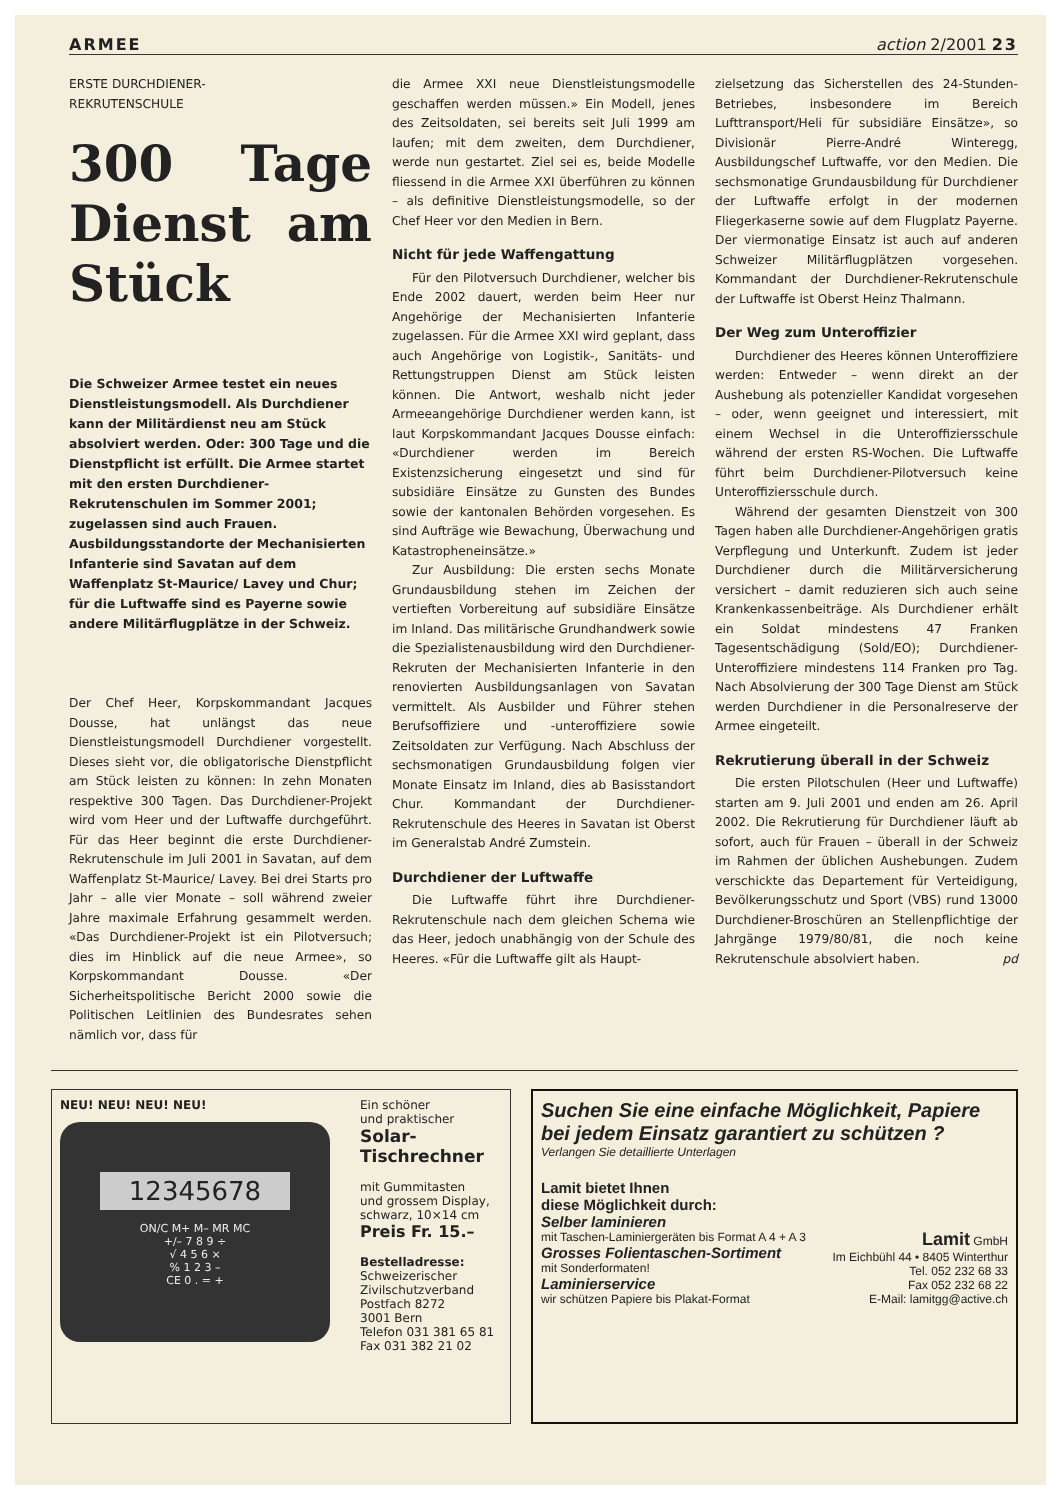ARMEE action 2/2001 23
ERSTE DURCHDIENER-
REKRUTENSCHULE
300 Tage Dienst am Stück
Die Schweizer Armee testet ein neues Dienstleistungsmodell. Als Durchdiener kann der Militärdienst neu am Stück absolviert werden. Oder: 300 Tage und die Dienstpflicht ist erfüllt. Die Armee startet mit den ersten Durchdiener-Rekrutenschulen im Sommer 2001; zugelassen sind auch Frauen. Ausbildungsstandorte der Mechanisierten Infanterie sind Savatan auf dem Waffenplatz St-Maurice/ Lavey und Chur; für die Luftwaffe sind es Payerne sowie andere Militärflugplätze in der Schweiz.
Der Chef Heer, Korpskommandant Jacques Dousse, hat unlängst das neue Dienstleistungsmodell Durchdiener vorgestellt. Dieses sieht vor, die obligatorische Dienstpflicht am Stück leisten zu können: In zehn Monaten respektive 300 Tagen. Das Durchdiener-Projekt wird vom Heer und der Luftwaffe durchgeführt. Für das Heer beginnt die erste Durchdiener-Rekrutenschule im Juli 2001 in Savatan, auf dem Waffenplatz St-Maurice/ Lavey. Bei drei Starts pro Jahr – alle vier Monate – soll während zweier Jahre maximale Erfahrung gesammelt werden. «Das Durchdiener-Projekt ist ein Pilotversuch; dies im Hinblick auf die neue Armee», so Korpskommandant Dousse. «Der Sicherheitspolitische Bericht 2000 sowie die Politischen Leitlinien des Bundesrates sehen nämlich vor, dass für
die Armee XXI neue Dienstleistungsmodelle geschaffen werden müssen.» Ein Modell, jenes des Zeitsoldaten, sei bereits seit Juli 1999 am laufen; mit dem zweiten, dem Durchdiener, werde nun gestartet. Ziel sei es, beide Modelle fliessend in die Armee XXI überführen zu können – als definitive Dienstleistungsmodelle, so der Chef Heer vor den Medien in Bern.
Nicht für jede Waffengattung
Für den Pilotversuch Durchdiener, welcher bis Ende 2002 dauert, werden beim Heer nur Angehörige der Mechanisierten Infanterie zugelassen. Für die Armee XXI wird geplant, dass auch Angehörige von Logistik-, Sanitäts- und Rettungstruppen Dienst am Stück leisten können. Die Antwort, weshalb nicht jeder Armeeangehörige Durchdiener werden kann, ist laut Korpskommandant Jacques Dousse einfach: «Durchdiener werden im Bereich Existenzsicherung eingesetzt und sind für subsidiäre Einsätze zu Gunsten des Bundes sowie der kantonalen Behörden vorgesehen. Es sind Aufträge wie Bewachung, Überwachung und Katastropheneinsätze.»
Zur Ausbildung: Die ersten sechs Monate Grundausbildung stehen im Zeichen der vertieften Vorbereitung auf subsidiäre Einsätze im Inland. Das militärische Grundhandwerk sowie die Spezialistenausbildung wird den Durchdiener-Rekruten der Mechanisierten Infanterie in den renovierten Ausbildungsanlagen von Savatan vermittelt. Als Ausbilder und Führer stehen Berufsoffiziere und -unteroffiziere sowie Zeitsoldaten zur Verfügung. Nach Abschluss der sechsmonatigen Grundausbildung folgen vier Monate Einsatz im Inland, dies ab Basisstandort Chur. Kommandant der Durchdiener-Rekrutenschule des Heeres in Savatan ist Oberst im Generalstab André Zumstein.
Durchdiener der Luftwaffe
Die Luftwaffe führt ihre Durchdiener-Rekrutenschule nach dem gleichen Schema wie das Heer, jedoch unabhängig von der Schule des Heeres. «Für die Luftwaffe gilt als Haupt-
zielsetzung das Sicherstellen des 24-Stunden-Betriebes, insbesondere im Bereich Lufttransport/Heli für subsidiäre Einsätze», so Divisionär Pierre-André Winteregg, Ausbildungschef Luftwaffe, vor den Medien. Die sechsmonatige Grundausbildung für Durchdiener der Luftwaffe erfolgt in der modernen Fliegerkaserne sowie auf dem Flugplatz Payerne. Der viermonatige Einsatz ist auch auf anderen Schweizer Militärflugplätzen vorgesehen. Kommandant der Durchdiener-Rekrutenschule der Luftwaffe ist Oberst Heinz Thalmann.
Der Weg zum Unteroffizier
Durchdiener des Heeres können Unteroffiziere werden: Entweder – wenn direkt an der Aushebung als potenzieller Kandidat vorgesehen – oder, wenn geeignet und interessiert, mit einem Wechsel in die Unteroffiziersschule während der ersten RS-Wochen. Die Luftwaffe führt beim Durchdiener-Pilotversuch keine Unteroffiziersschule durch.
Während der gesamten Dienstzeit von 300 Tagen haben alle Durchdiener-Angehörigen gratis Verpflegung und Unterkunft. Zudem ist jeder Durchdiener durch die Militärversicherung versichert – damit reduzieren sich auch seine Krankenkassenbeiträge. Als Durchdiener erhält ein Soldat mindestens 47 Franken Tagesentschädigung (Sold/EO); Durchdiener-Unteroffiziere mindestens 114 Franken pro Tag. Nach Absolvierung der 300 Tage Dienst am Stück werden Durchdiener in die Personalreserve der Armee eingeteilt.
Rekrutierung überall in der Schweiz
Die ersten Pilotschulen (Heer und Luftwaffe) starten am 9. Juli 2001 und enden am 26. April 2002. Die Rekrutierung für Durchdiener läuft ab sofort, auch für Frauen – überall in der Schweiz im Rahmen der üblichen Aushebungen. Zudem verschickte das Departement für Verteidigung, Bevölkerungsschutz und Sport (VBS) rund 13000 Durchdiener-Broschüren an Stellenpflichtige der Jahrgänge 1979/80/81, die noch keine Rekrutenschule absolviert haben. pd
NEU! NEU! NEU! NEU!
12345678
ON/C M+ M– MR MC
+/– 7 8 9 ÷
√ 4 5 6 ×
% 1 2 3 –
CE 0 . = +
Ein schöner
und praktischer
Solar-Tischrechner
mit Gummitasten
und grossem Display,
schwarz, 10×14 cm
Preis Fr. 15.–
Bestelladresse:
Schweizerischer
Zivilschutzverband
Postfach 8272
3001 Bern
Telefon 031 381 65 81
Fax 031 382 21 02
Suchen Sie eine einfache Möglichkeit, Papiere bei jedem Einsatz garantiert zu schützen ?
Verlangen Sie detaillierte Unterlagen
Lamit bietet Ihnen
diese Möglichkeit durch:
Selber laminieren
mit Taschen-Laminiergeräten bis Format A 4 + A 3
Grosses Folientaschen-Sortiment
mit Sonderformaten!
Laminierservice
wir schützen Papiere bis Plakat-Format
Lamit GmbH
Im Eichbühl 44 • 8405 Winterthur
Tel. 052 232 68 33
Fax 052 232 68 22
E-Mail: lamitgg@active.ch